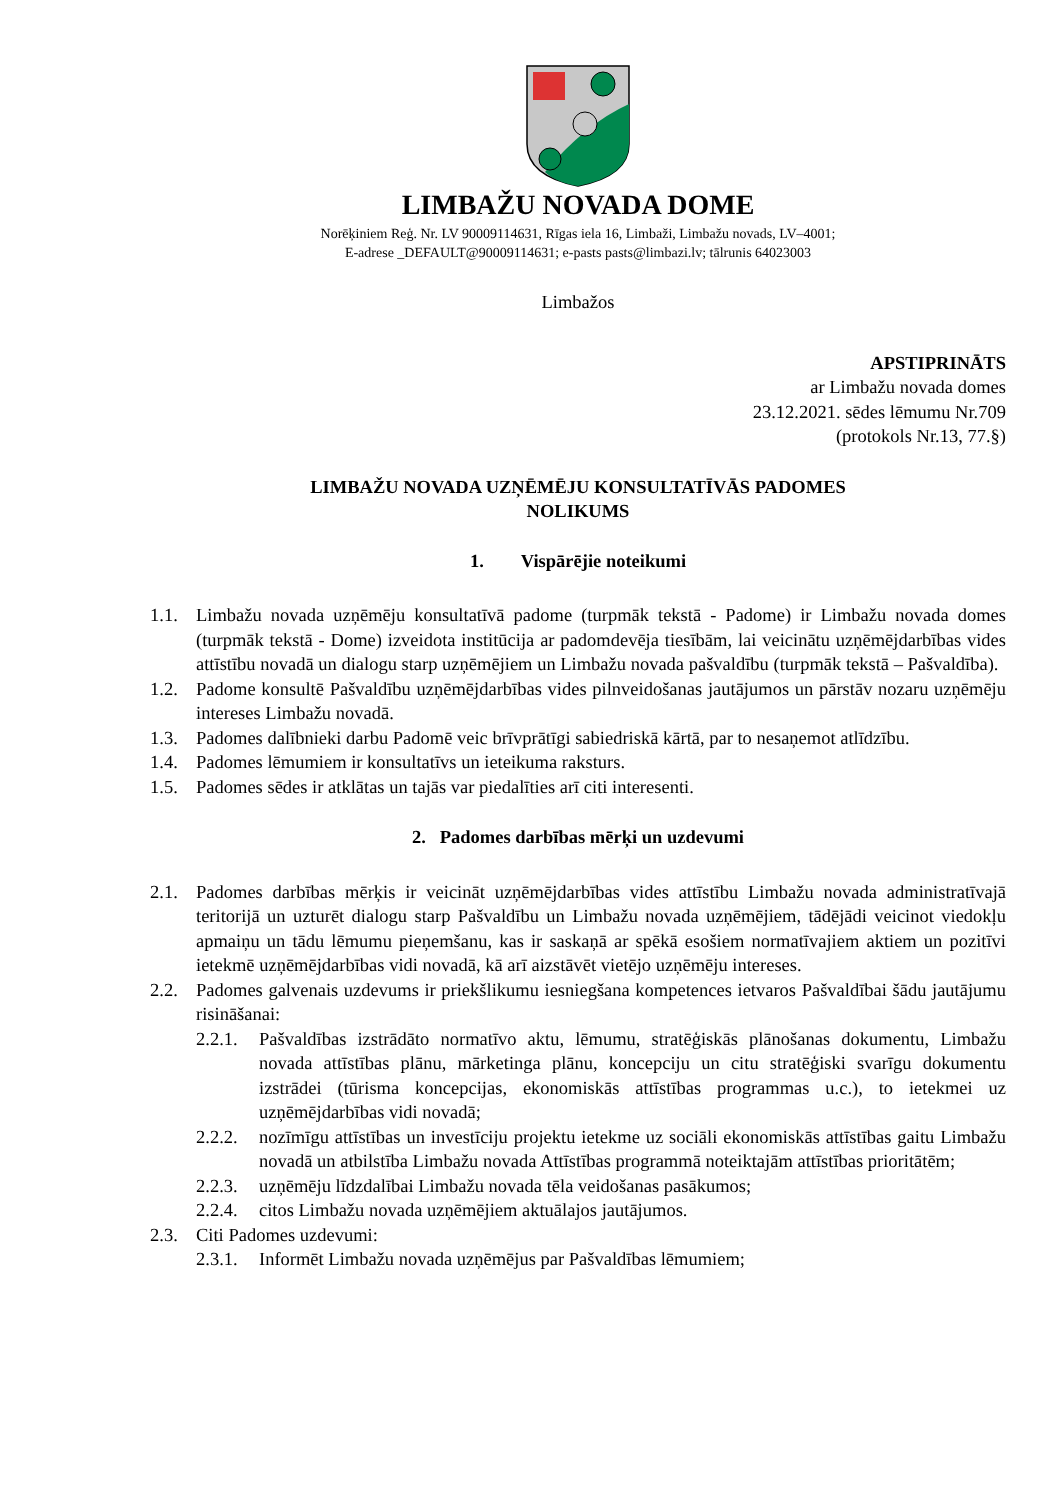LIMBAŽU NOVADA DOME
Norēķiniem Reģ. Nr. LV 90009114631, Rīgas iela 16, Limbaži, Limbažu novads, LV–4001;
E-adrese _DEFAULT@90009114631; e-pasts pasts@limbazi.lv; tālrunis 64023003
Limbažos
APSTIPRINĀTS
ar Limbažu novada domes
23.12.2021. sēdes lēmumu Nr.709
(protokols Nr.13, 77.§)
LIMBAŽU NOVADA UZŅĒMĒJU KONSULTATĪVĀS PADOMES
NOLIKUMS
1. Vispārējie noteikumi
1.1. Limbažu novada uzņēmēju konsultatīvā padome (turpmāk tekstā - Padome) ir Limbažu novada domes (turpmāk tekstā - Dome) izveidota institūcija ar padomdevēja tiesībām, lai veicinātu uzņēmējdarbības vides attīstību novadā un dialogu starp uzņēmējiem un Limbažu novada pašvaldību (turpmāk tekstā – Pašvaldība).
1.2. Padome konsultē Pašvaldību uzņēmējdarbības vides pilnveidošanas jautājumos un pārstāv nozaru uzņēmēju intereses Limbažu novadā.
1.3. Padomes dalībnieki darbu Padomē veic brīvprātīgi sabiedriskā kārtā, par to nesaņemot atlīdzību.
1.4. Padomes lēmumiem ir konsultatīvs un ieteikuma raksturs.
1.5. Padomes sēdes ir atklātas un tajās var piedalīties arī citi interesenti.
2. Padomes darbības mērķi un uzdevumi
2.1. Padomes darbības mērķis ir veicināt uzņēmējdarbības vides attīstību Limbažu novada administratīvajā teritorijā un uzturēt dialogu starp Pašvaldību un Limbažu novada uzņēmējiem, tādējādi veicinot viedokļu apmaiņu un tādu lēmumu pieņemšanu, kas ir saskaņā ar spēkā esošiem normatīvajiem aktiem un pozitīvi ietekmē uzņēmējdarbības vidi novadā, kā arī aizstāvēt vietējo uzņēmēju intereses.
2.2. Padomes galvenais uzdevums ir priekšlikumu iesniegšana kompetences ietvaros Pašvaldībai šādu jautājumu risināšanai:
2.2.1. Pašvaldības izstrādāto normatīvo aktu, lēmumu, stratēģiskās plānošanas dokumentu, Limbažu novada attīstības plānu, mārketinga plānu, koncepciju un citu stratēģiski svarīgu dokumentu izstrādei (tūrisma koncepcijas, ekonomiskās attīstības programmas u.c.), to ietekmei uz uzņēmējdarbības vidi novadā;
2.2.2. nozīmīgu attīstības un investīciju projektu ietekme uz sociāli ekonomiskās attīstības gaitu Limbažu novadā un atbilstība Limbažu novada Attīstības programmā noteiktajām attīstības prioritātēm;
2.2.3. uzņēmēju līdzdalībai Limbažu novada tēla veidošanas pasākumos;
2.2.4. citos Limbažu novada uzņēmējiem aktuālajos jautājumos.
2.3. Citi Padomes uzdevumi:
2.3.1. Informēt Limbažu novada uzņēmējus par Pašvaldības lēmumiem;